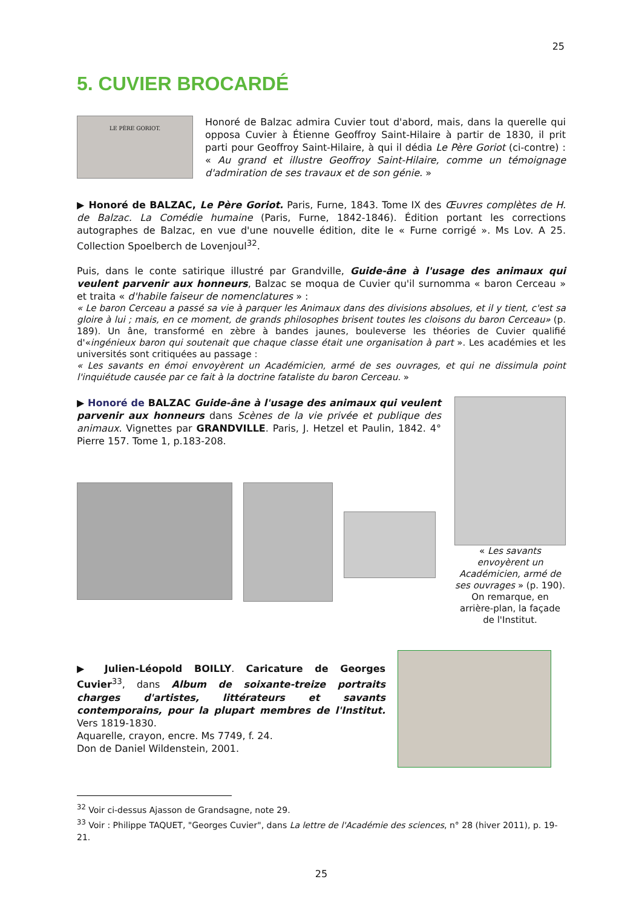25
5. CUVIER BROCARDÉ
LE PÈRE GORIOT.
Honoré de Balzac admira Cuvier tout d'abord, mais, dans la querelle qui opposa Cuvier à Étienne Geoffroy Saint-Hilaire à partir de 1830, il prit parti pour Geoffroy Saint-Hilaire, à qui il dédia Le Père Goriot (ci-contre) : « Au grand et illustre Geoffroy Saint-Hilaire, comme un témoignage d'admiration de ses travaux et de son génie. »
▶ Honoré de BALZAC, Le Père Goriot. Paris, Furne, 1843. Tome IX des Œuvres complètes de H. de Balzac. La Comédie humaine (Paris, Furne, 1842-1846). Édition portant les corrections autographes de Balzac, en vue d'une nouvelle édition, dite le « Furne corrigé ». Ms Lov. A 25. Collection Spoelberch de Lovenjoul<sup>32</sup>.
Puis, dans le conte satirique illustré par Grandville, Guide-âne à l'usage des animaux qui veulent parvenir aux honneurs, Balzac se moqua de Cuvier qu'il surnomma « baron Cerceau » et traita « d'habile faiseur de nomenclatures » :
« Le baron Cerceau a passé sa vie à parquer les Animaux dans des divisions absolues, et il y tient, c'est sa gloire à lui ; mais, en ce moment, de grands philosophes brisent toutes les cloisons du baron Cerceau» (p. 189). Un âne, transformé en zèbre à bandes jaunes, bouleverse les théories de Cuvier qualifié d'«ingénieux baron qui soutenait que chaque classe était une organisation à part ». Les académies et les universités sont critiquées au passage :
« Les savants en émoi envoyèrent un Académicien, armé de ses ouvrages, et qui ne dissimula point l'inquiétude causée par ce fait à la doctrine fataliste du baron Cerceau. »
▶ Honoré de BALZAC Guide-âne à l'usage des animaux qui veulent parvenir aux honneurs dans Scènes de la vie privée et publique des animaux. Vignettes par GRANDVILLE. Paris, J. Hetzel et Paulin, 1842. 4° Pierre 157. Tome 1, p.183-208.
« Les savants envoyèrent un Académicien, armé de ses ouvrages » (p. 190). On remarque, en arrière-plan, la façade de l'Institut.
▶ Julien-Léopold BOILLY. Caricature de Georges Cuvier<sup>33</sup>, dans Album de soixante-treize portraits charges d'artistes, littérateurs et savants contemporains, pour la plupart membres de l'Institut. Vers 1819-1830.
Aquarelle, crayon, encre. Ms 7749, f. 24.
Don de Daniel Wildenstein, 2001.
<sup>32</sup> Voir ci-dessus Ajasson de Grandsagne, note 29.
<sup>33</sup> Voir : Philippe TAQUET, "Georges Cuvier", dans La lettre de l'Académie des sciences, n° 28 (hiver 2011), p. 19-21.
25